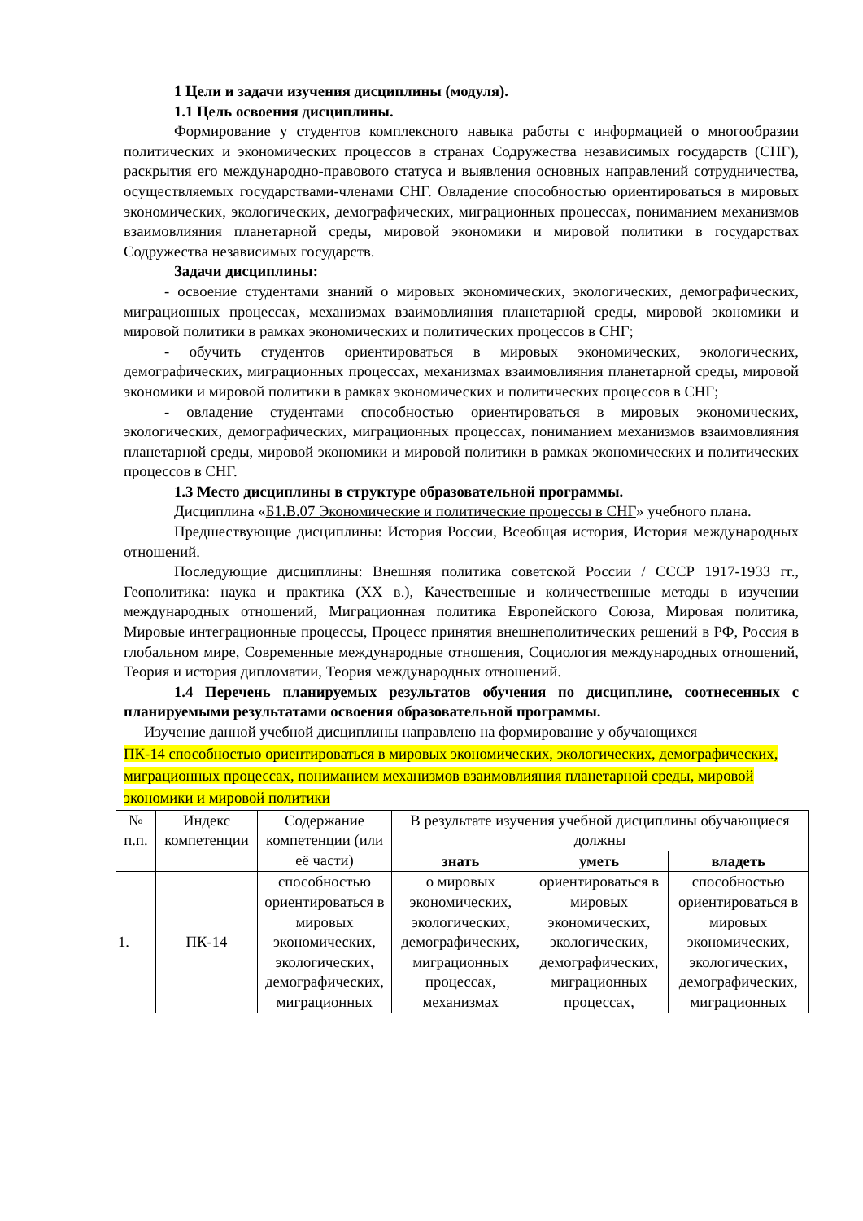1 Цели и задачи изучения дисциплины (модуля).
1.1 Цель освоения дисциплины.
Формирование у студентов комплексного навыка работы с информацией о многообразии политических и экономических процессов в странах Содружества независимых государств (СНГ), раскрытия его международно-правового статуса и выявления основных направлений сотрудничества, осуществляемых государствами-членами СНГ. Овладение способностью ориентироваться в мировых экономических, экологических, демографических, миграционных процессах, пониманием механизмов взаимовлияния планетарной среды, мировой экономики и мировой политики в государствах Содружества независимых государств.
Задачи дисциплины:
- освоение студентами знаний о мировых экономических, экологических, демографических, миграционных процессах, механизмах взаимовлияния планетарной среды, мировой экономики и мировой политики в рамках экономических и политических процессов в СНГ;
- обучить студентов ориентироваться в мировых экономических, экологических, демографических, миграционных процессах, механизмах взаимовлияния планетарной среды, мировой экономики и мировой политики в рамках экономических и политических процессов в СНГ;
- овладение студентами способностью ориентироваться в мировых экономических, экологических, демографических, миграционных процессах, пониманием механизмов взаимовлияния планетарной среды, мировой экономики и мировой политики в рамках экономических и политических процессов в СНГ.
1.3 Место дисциплины в структуре образовательной программы.
Дисциплина «Б1.В.07 Экономические и политические процессы в СНГ» учебного плана.
Предшествующие дисциплины: История России, Всеобщая история, История международных отношений.
Последующие дисциплины: Внешняя политика советской России / СССР 1917-1933 гг., Геополитика: наука и практика (XX в.), Качественные и количественные методы в изучении международных отношений, Миграционная политика Европейского Союза, Мировая политика, Мировые интеграционные процессы, Процесс принятия внешнеполитических решений в РФ, Россия в глобальном мире, Современные международные отношения, Социология международных отношений, Теория и история дипломатии, Теория международных отношений.
1.4 Перечень планируемых результатов обучения по дисциплине, соотнесенных с планируемыми результатами освоения образовательной программы.
Изучение данной учебной дисциплины направлено на формирование у обучающихся
ПК-14 способностью ориентироваться в мировых экономических, экологических, демографических, миграционных процессах, пониманием механизмов взаимовлияния планетарной среды, мировой экономики и мировой политики
| № п.п. | Индекс компетенции | Содержание компетенции (или её части) | В результате изучения учебной дисциплины обучающиеся должны | | |
| --- | --- | --- | --- | --- | --- |
| | | | знать | уметь | владеть |
| 1. | ПК-14 | способностью ориентироваться в мировых экономических, экологических, демографических, миграционных | о мировых экономических, экологических, демографических, миграционных процессах, механизмах | ориентироваться в мировых экономических, экологических, демографических, миграционных процессах, | способностью ориентироваться в мировых экономических, экологических, демографических, миграционных |